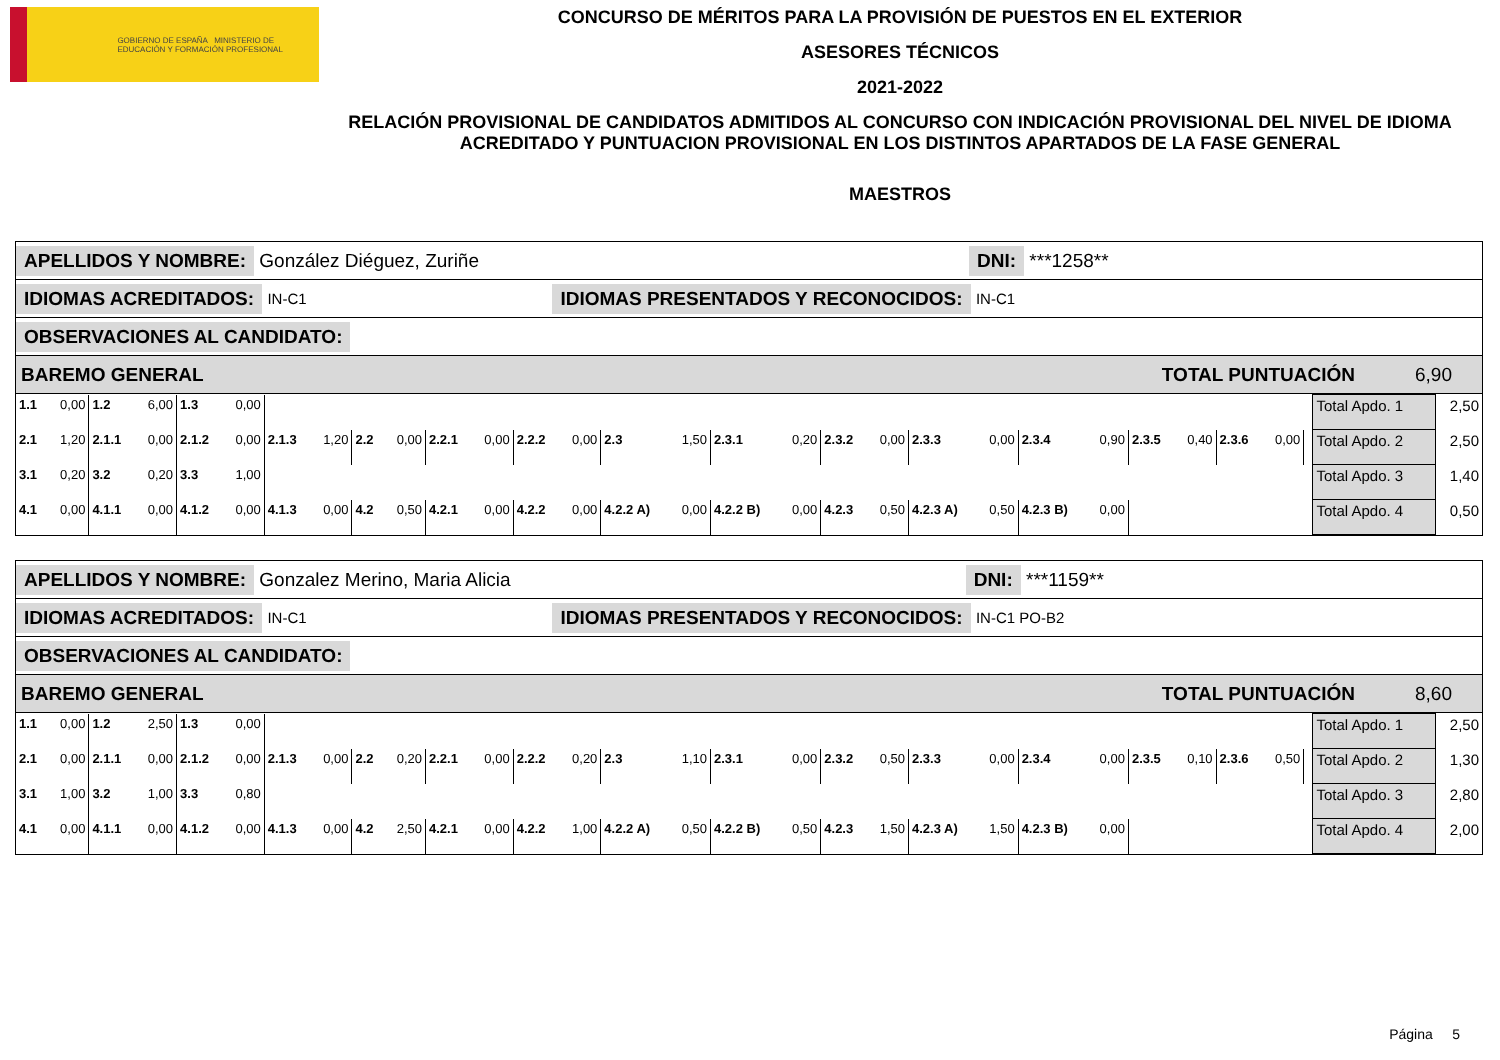GOBIERNO DE ESPAÑA MINISTERIO DE EDUCACIÓN Y FORMACIÓN PROFESIONAL
CONCURSO DE MÉRITOS PARA LA PROVISIÓN DE PUESTOS EN EL EXTERIOR
ASESORES TÉCNICOS
2021-2022
RELACIÓN PROVISIONAL DE CANDIDATOS ADMITIDOS AL CONCURSO CON INDICACIÓN PROVISIONAL DEL NIVEL DE IDIOMA ACREDITADO Y PUNTUACION PROVISIONAL EN LOS DISTINTOS APARTADOS DE LA FASE GENERAL
MAESTROS
APELLIDOS Y NOMBRE: González Diéguez, Zuriñe DNI: ***1258**
IDIOMAS ACREDITADOS: IN-C1 IDIOMAS PRESENTADOS Y RECONOCIDOS: IN-C1
OBSERVACIONES AL CANDIDATO:
BAREMO GENERAL TOTAL PUNTUACIÓN 6,90
| 1.1 | 0,00 | 1.2 | 6,00 | 1.3 | 0,00 | | | | | | | | | | | | | | | | | | | | | | | | Total Apdo. 1 | 2,50 |
| 2.1 | 1,20 | 2.1.1 | 0,00 | 2.1.2 | 0,00 | 2.1.3 | 1,20 | 2.2 | 0,00 | 2.2.1 | 0,00 | 2.2.2 | 0,00 | 2.3 | 1,50 | 2.3.1 | 0,20 | 2.3.2 | 0,00 | 2.3.3 | 0,00 | 2.3.4 | 0,90 | 2.3.5 | 0,40 | 2.3.6 | 0,00 | | Total Apdo. 2 | 2,50 |
| 3.1 | 0,20 | 3.2 | 0,20 | 3.3 | 1,00 | | | | | | | | | | | | | | | | | | | | | | | | Total Apdo. 3 | 1,40 |
| 4.1 | 0,00 | 4.1.1 | 0,00 | 4.1.2 | 0,00 | 4.1.3 | 0,00 | 4.2 | 0,50 | 4.2.1 | 0,00 | 4.2.2 | 0,00 | 4.2.2 A) | 0,00 | 4.2.2 B) | 0,00 | 4.2.3 | 0,50 | 4.2.3 A) | 0,50 | 4.2.3 B) | 0,00 | | | | | | Total Apdo. 4 | 0,50 |
APELLIDOS Y NOMBRE: Gonzalez Merino, Maria Alicia DNI: ***1159**
IDIOMAS ACREDITADOS: IN-C1 IDIOMAS PRESENTADOS Y RECONOCIDOS: IN-C1 PO-B2
OBSERVACIONES AL CANDIDATO:
BAREMO GENERAL TOTAL PUNTUACIÓN 8,60
| 1.1 | 0,00 | 1.2 | 2,50 | 1.3 | 0,00 | | | | | | | | | | | | | | | | | | | | | | | | Total Apdo. 1 | 2,50 |
| 2.1 | 0,00 | 2.1.1 | 0,00 | 2.1.2 | 0,00 | 2.1.3 | 0,00 | 2.2 | 0,20 | 2.2.1 | 0,00 | 2.2.2 | 0,20 | 2.3 | 1,10 | 2.3.1 | 0,00 | 2.3.2 | 0,50 | 2.3.3 | 0,00 | 2.3.4 | 0,00 | 2.3.5 | 0,10 | 2.3.6 | 0,50 | | Total Apdo. 2 | 1,30 |
| 3.1 | 1,00 | 3.2 | 1,00 | 3.3 | 0,80 | | | | | | | | | | | | | | | | | | | | | | | | Total Apdo. 3 | 2,80 |
| 4.1 | 0,00 | 4.1.1 | 0,00 | 4.1.2 | 0,00 | 4.1.3 | 0,00 | 4.2 | 2,50 | 4.2.1 | 0,00 | 4.2.2 | 1,00 | 4.2.2 A) | 0,50 | 4.2.2 B) | 0,50 | 4.2.3 | 1,50 | 4.2.3 A) | 1,50 | 4.2.3 B) | 0,00 | | | | | | Total Apdo. 4 | 2,00 |
Página 5